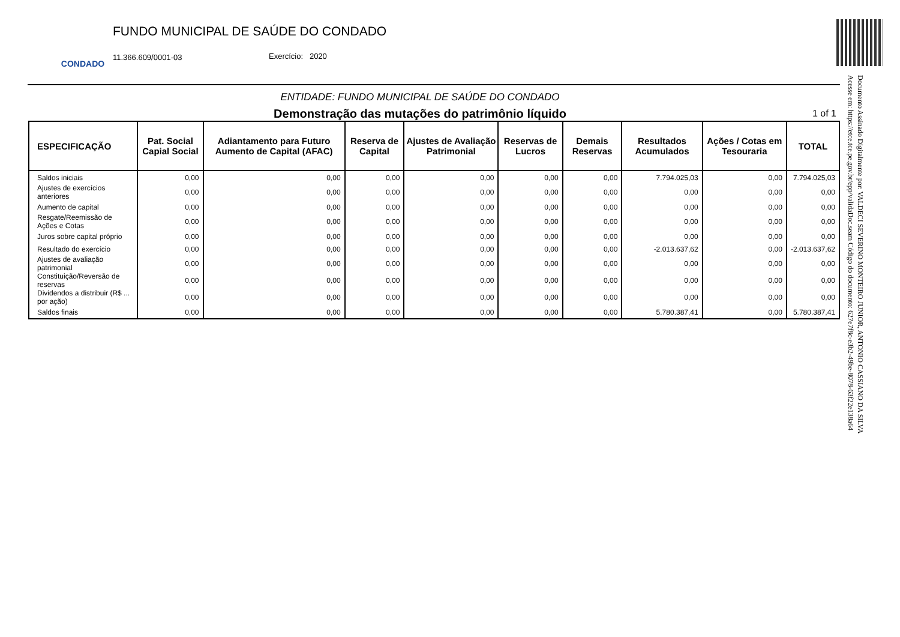CONDADO
FUNDO MUNICIPAL DE SAÚDE DO CONDADO
11.366.609/0001-03 Exercício: 2020
ENTIDADE: FUNDO MUNICIPAL DE SAÚDE DO CONDADO
Demonstração das mutações do patrimônio líquido 1 of 1
| ESPECIFICAÇÃO | Pat. Social Capial Social | Adiantamento para Futuro Aumento de Capital (AFAC) | Reserva de Capital | Ajustes de Avaliação Patrimonial | Reservas de Lucros | Demais Reservas | Resultados Acumulados | Ações / Cotas em Tesouraria | TOTAL |
| --- | --- | --- | --- | --- | --- | --- | --- | --- | --- |
| Saldos iniciais | 0,00 | 0,00 | 0,00 | 0,00 | 0,00 | 0,00 | 7.794.025,03 | 0,00 | 7.794.025,03 |
| Ajustes de exercícios anteriores | 0,00 | 0,00 | 0,00 | 0,00 | 0,00 | 0,00 | 0,00 | 0,00 | 0,00 |
| Aumento de capital | 0,00 | 0,00 | 0,00 | 0,00 | 0,00 | 0,00 | 0,00 | 0,00 | 0,00 |
| Resgate/Reemissão de Ações e Cotas | 0,00 | 0,00 | 0,00 | 0,00 | 0,00 | 0,00 | 0,00 | 0,00 | 0,00 |
| Juros sobre capital próprio | 0,00 | 0,00 | 0,00 | 0,00 | 0,00 | 0,00 | 0,00 | 0,00 | 0,00 |
| Resultado do exercício | 0,00 | 0,00 | 0,00 | 0,00 | 0,00 | 0,00 | -2.013.637,62 | 0,00 | -2.013.637,62 |
| Ajustes de avaliação patrimonial | 0,00 | 0,00 | 0,00 | 0,00 | 0,00 | 0,00 | 0,00 | 0,00 | 0,00 |
| Constituição/Reversão de reservas | 0,00 | 0,00 | 0,00 | 0,00 | 0,00 | 0,00 | 0,00 | 0,00 | 0,00 |
| Dividendos a distribuir (R$ ... por ação) | 0,00 | 0,00 | 0,00 | 0,00 | 0,00 | 0,00 | 0,00 | 0,00 | 0,00 |
| Saldos finais | 0,00 | 0,00 | 0,00 | 0,00 | 0,00 | 0,00 | 5.780.387,41 | 0,00 | 5.780.387,41 |
Documento Assinado Digitalmente por: VALDECI SEVERINO MONTEIRO JUNIOR, ANTONIO CASSIANO DA SILVA
Acesse em: https://etce.tce.pe.gov.br/epp/validaDoc.seam Código do documento: 627e7f8c-e3b2-49be-8078-63f22e138a64